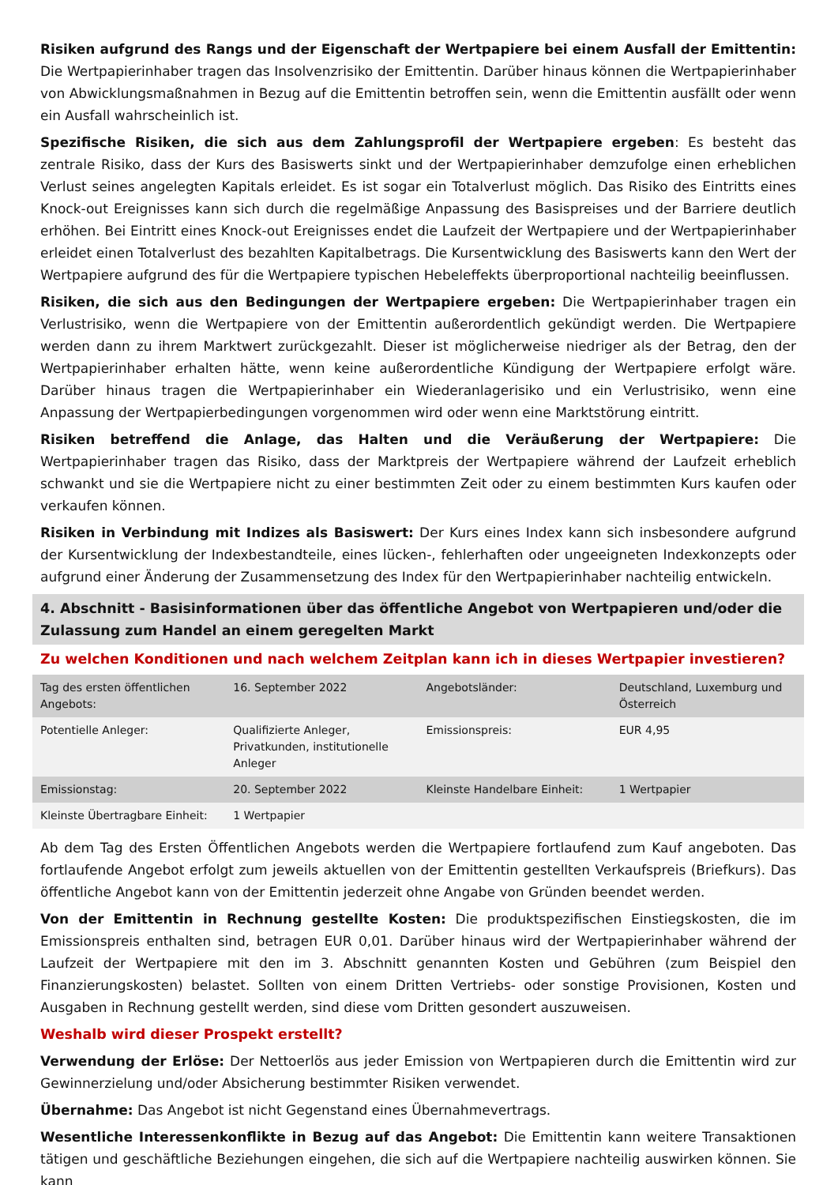Risiken aufgrund des Rangs und der Eigenschaft der Wertpapiere bei einem Ausfall der Emittentin: Die Wertpapierinhaber tragen das Insolvenzrisiko der Emittentin. Darüber hinaus können die Wertpapierinhaber von Abwicklungsmaßnahmen in Bezug auf die Emittentin betroffen sein, wenn die Emittentin ausfällt oder wenn ein Ausfall wahrscheinlich ist.
Spezifische Risiken, die sich aus dem Zahlungsprofil der Wertpapiere ergeben: Es besteht das zentrale Risiko, dass der Kurs des Basiswerts sinkt und der Wertpapierinhaber demzufolge einen erheblichen Verlust seines angelegten Kapitals erleidet. Es ist sogar ein Totalverlust möglich. Das Risiko des Eintritts eines Knock-out Ereignisses kann sich durch die regelmäßige Anpassung des Basispreises und der Barriere deutlich erhöhen. Bei Eintritt eines Knock-out Ereignisses endet die Laufzeit der Wertpapiere und der Wertpapierinhaber erleidet einen Totalverlust des bezahlten Kapitalbetrags. Die Kursentwicklung des Basiswerts kann den Wert der Wertpapiere aufgrund des für die Wertpapiere typischen Hebeleffekts überproportional nachteilig beeinflussen.
Risiken, die sich aus den Bedingungen der Wertpapiere ergeben: Die Wertpapierinhaber tragen ein Verlustrisiko, wenn die Wertpapiere von der Emittentin außerordentlich gekündigt werden. Die Wertpapiere werden dann zu ihrem Marktwert zurückgezahlt. Dieser ist möglicherweise niedriger als der Betrag, den der Wertpapierinhaber erhalten hätte, wenn keine außerordentliche Kündigung der Wertpapiere erfolgt wäre. Darüber hinaus tragen die Wertpapierinhaber ein Wiederanlagerisiko und ein Verlustrisiko, wenn eine Anpassung der Wertpapierbedingungen vorgenommen wird oder wenn eine Marktstörung eintritt.
Risiken betreffend die Anlage, das Halten und die Veräußerung der Wertpapiere: Die Wertpapierinhaber tragen das Risiko, dass der Marktpreis der Wertpapiere während der Laufzeit erheblich schwankt und sie die Wertpapiere nicht zu einer bestimmten Zeit oder zu einem bestimmten Kurs kaufen oder verkaufen können.
Risiken in Verbindung mit Indizes als Basiswert: Der Kurs eines Index kann sich insbesondere aufgrund der Kursentwicklung der Indexbestandteile, eines lücken-, fehlerhaften oder ungeeigneten Indexkonzepts oder aufgrund einer Änderung der Zusammensetzung des Index für den Wertpapierinhaber nachteilig entwickeln.
4. Abschnitt - Basisinformationen über das öffentliche Angebot von Wertpapieren und/oder die Zulassung zum Handel an einem geregelten Markt
Zu welchen Konditionen und nach welchem Zeitplan kann ich in dieses Wertpapier investieren?
| Tag des ersten öffentlichen Angebots: | 16. September 2022 | Angebotsländer: | Deutschland, Luxemburg und Österreich |
| Potentielle Anleger: | Qualifizierte Anleger, Privatkunden, institutionelle Anleger | Emissionspreis: | EUR 4,95 |
| Emissionstag: | 20. September 2022 | Kleinste Handelbare Einheit: | 1 Wertpapier |
| Kleinste Übertragbare Einheit: | 1 Wertpapier | | |
Ab dem Tag des Ersten Öffentlichen Angebots werden die Wertpapiere fortlaufend zum Kauf angeboten. Das fortlaufende Angebot erfolgt zum jeweils aktuellen von der Emittentin gestellten Verkaufspreis (Briefkurs). Das öffentliche Angebot kann von der Emittentin jederzeit ohne Angabe von Gründen beendet werden.
Von der Emittentin in Rechnung gestellte Kosten: Die produktspezifischen Einstiegskosten, die im Emissionspreis enthalten sind, betragen EUR 0,01. Darüber hinaus wird der Wertpapierinhaber während der Laufzeit der Wertpapiere mit den im 3. Abschnitt genannten Kosten und Gebühren (zum Beispiel den Finanzierungskosten) belastet. Sollten von einem Dritten Vertriebs- oder sonstige Provisionen, Kosten und Ausgaben in Rechnung gestellt werden, sind diese vom Dritten gesondert auszuweisen.
Weshalb wird dieser Prospekt erstellt?
Verwendung der Erlöse: Der Nettoerlös aus jeder Emission von Wertpapieren durch die Emittentin wird zur Gewinnerzielung und/oder Absicherung bestimmter Risiken verwendet.
Übernahme: Das Angebot ist nicht Gegenstand eines Übernahmevertrags.
Wesentliche Interessenkonflikte in Bezug auf das Angebot: Die Emittentin kann weitere Transaktionen tätigen und geschäftliche Beziehungen eingehen, die sich auf die Wertpapiere nachteilig auswirken können. Sie kann